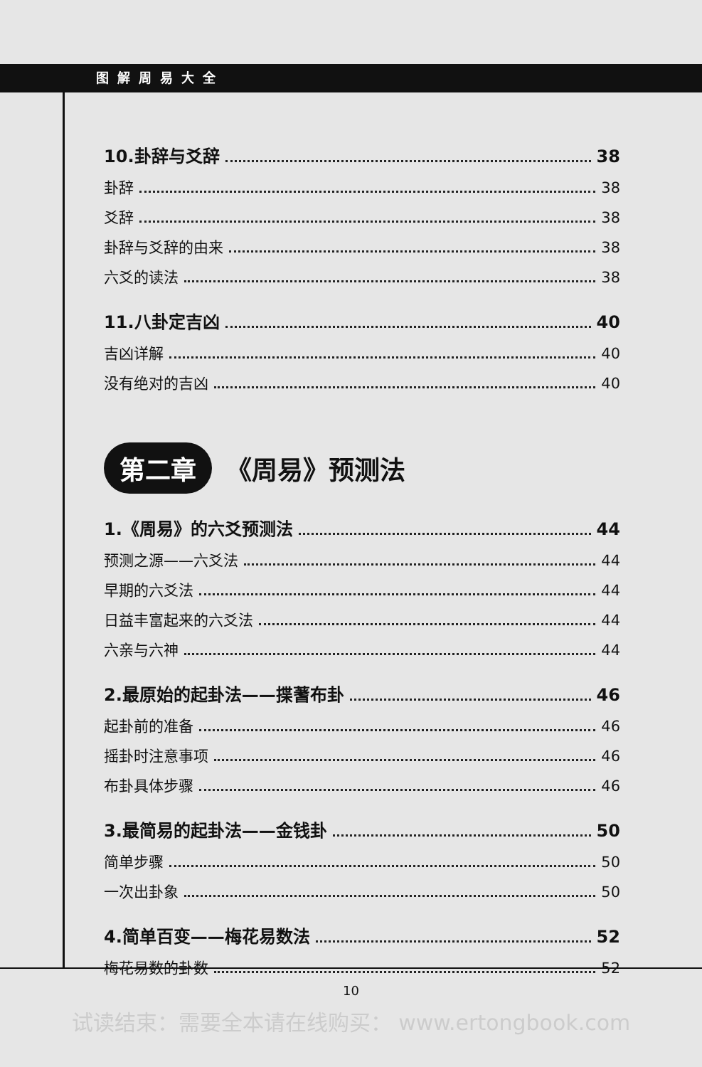图解周易大全
10.卦辞与爻辞 38
卦辞 38
爻辞 38
卦辞与爻辞的由来 38
六爻的读法 38
11.八卦定吉凶 40
吉凶详解 40
没有绝对的吉凶 40
第二章 《周易》预测法
1.《周易》的六爻预测法 44
预测之源——六爻法 44
早期的六爻法 44
日益丰富起来的六爻法 44
六亲与六神 44
2.最原始的起卦法——揲蓍布卦 46
起卦前的准备 46
摇卦时注意事项 46
布卦具体步骤 46
3.最简易的起卦法——金钱卦 50
简单步骤 50
一次出卦象 50
4.简单百变——梅花易数法 52
梅花易数的卦数 52
10
试读结束：需要全本请在线购买： www.ertongbook.com